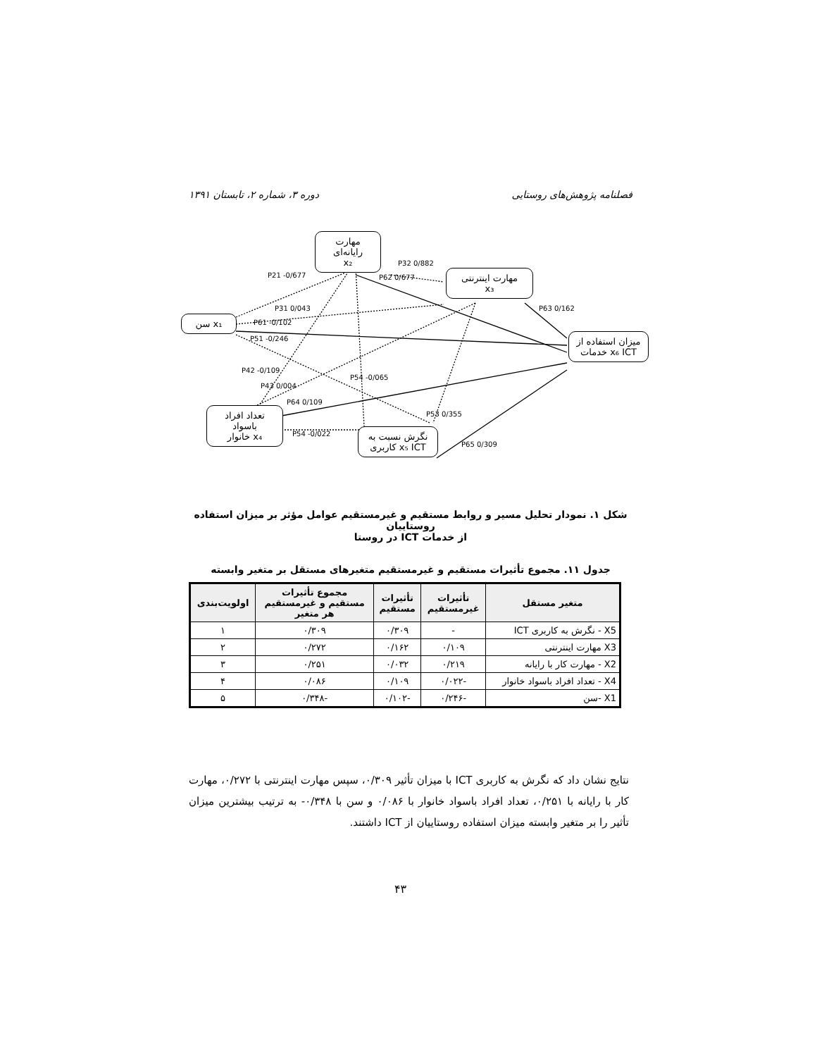فصلنامه پژوهش‌های روستایی دوره ۳، شماره ۲، تابستان ۱۳۹۱
مهارت رایانه‌ای
x₂
مهارت اینترنتی
x₃
x₁ سن
میزان استفاده از
x₆ ICT خدمات
تعداد افراد باسواد
x₄ خانوار
نگرش نسبت به
x₅ ICT کاربری
P21 -0/677
P32 0/882
P62 0/677
P63 0/162 P31 0/043
P61 -0/102
P51 -0/246
P42 -0/109
P43 0/004
P54 -0/065
P64 0/109
P53 0/355
P54 -0/022
P65 0/309
شکل ۱. نمودار تحلیل مسیر و روابط مستقیم و غیرمستقیم عوامل مؤثر بر میزان استفاده روستاییان
از خدمات ICT در روستا
جدول ۱۱. مجموع تأثیرات مستقیم و غیرمستقیم متغیرهای مستقل بر متغیر وابسته
| متغیر مستقل | تأثیرات غیرمستقیم | تأثیرات مستقیم | مجموع تأثیرات مستقیم و غیرمستقیم هر متغیر | اولویت‌بندی |
| --- | --- | --- | --- | --- |
| X5 - نگرش به کاربری ICT | - | ۰/۳۰۹ | ۰/۳۰۹ | ۱ |
| X3 مهارت اینترنتی | ۰/۱۰۹ | ۰/۱۶۲ | ۰/۲۷۲ | ۲ |
| X2 - مهارت کار با رایانه | ۰/۲۱۹ | ۰/۰۳۲ | ۰/۲۵۱ | ۳ |
| X4 - تعداد افراد باسواد خانوار | -۰/۰۲۲ | ۰/۱۰۹ | ۰/۰۸۶ | ۴ |
| X1 -سن | -۰/۲۴۶ | -۰/۱۰۲ | -۰/۳۴۸ | ۵ |
نتایج نشان داد که نگرش به کاربری ICT با میزان تأثیر ۰/۳۰۹، سپس مهارت اینترنتی با ۰/۲۷۲، مهارت کار با رایانه با ۰/۲۵۱، تعداد افراد باسواد خانوار با ۰/۰۸۶ و سن با ۰/۳۴۸- به ترتیب بیشترین میزان تأثیر را بر متغیر وابسته میزان استفاده روستاییان از ICT داشتند.
۴۳